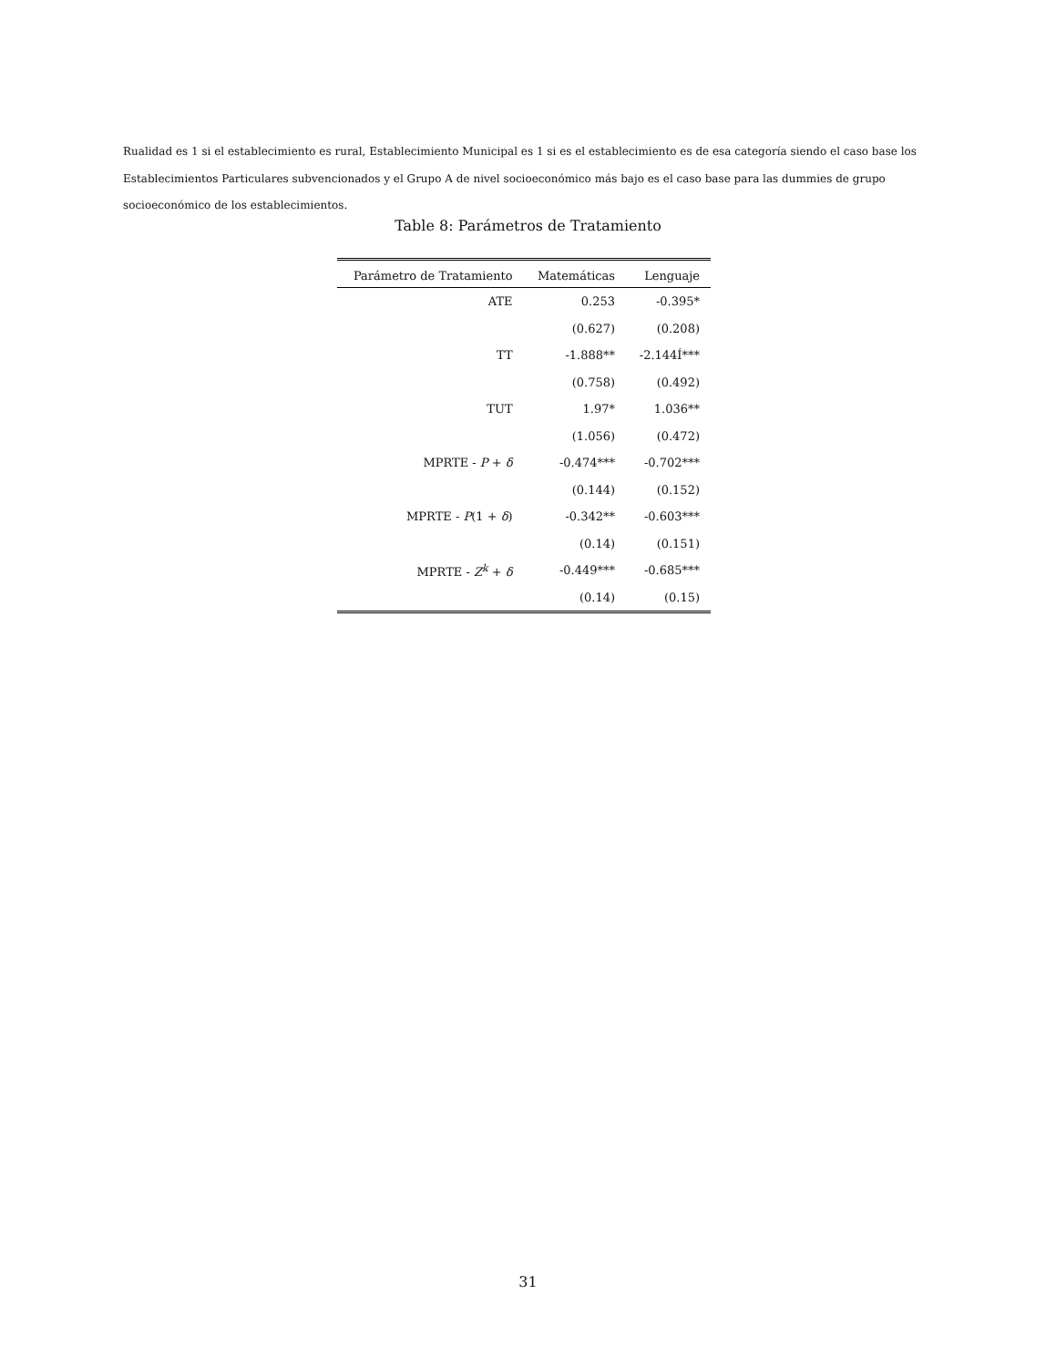Rualidad es 1 si el establecimiento es rural, Establecimiento Municipal es 1 si es el establecimiento es de esa categoría siendo el caso base los Establecimientos Particulares subvencionados y el Grupo A de nivel socioeconómico más bajo es el caso base para las dummies de grupo socioeconómico de los establecimientos.
Table 8: Parámetros de Tratamiento
| Parámetro de Tratamiento | Matemáticas | Lenguaje |
| --- | --- | --- |
| ATE | 0.253 | -0.395* |
| | (0.627) | (0.208) |
| TT | -1.888** | -2.144Í*** |
| | (0.758) | (0.492) |
| TUT | 1.97* | 1.036** |
| | (1.056) | (0.472) |
| MPRTE - P + δ | -0.474*** | -0.702*** |
| | (0.144) | (0.152) |
| MPRTE - P (1 + δ ) | -0.342** | -0.603*** |
| | (0.14) | (0.151) |
| MPRTE - Z<sup>k</sup> + δ | -0.449*** | -0.685*** |
| | (0.14) | (0.15) |
31